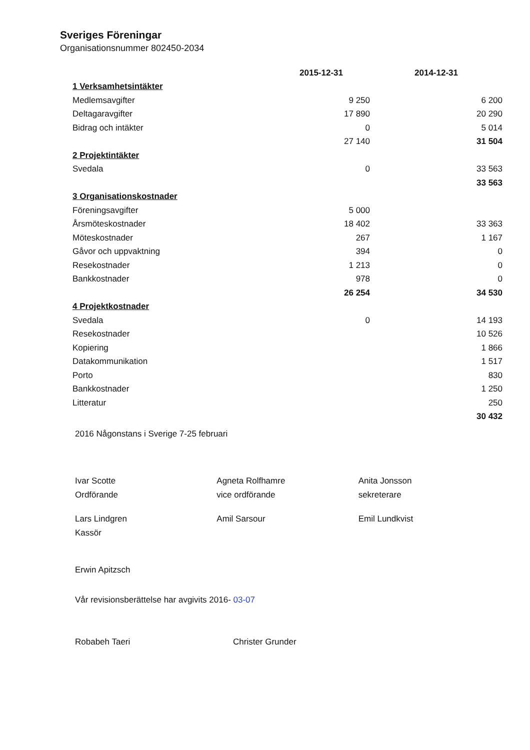Sveriges Föreningar
Organisationsnummer 802450-2034
| | 2015-12-31 | 2014-12-31 |
| 1 Verksamhetsintäkter | | |
| Medlemsavgifter | 9 250 | 6 200 |
| Deltagaravgifter | 17 890 | 20 290 |
| Bidrag och intäkter | 0 | 5 014 |
| | 27 140 | 31 504 |
| 2 Projektintäkter | | |
| Svedala | 0 | 33 563 |
| | | 33 563 |
| 3 Organisationskostnader | | |
| Föreningsavgifter | 5 000 | |
| Årsmöteskostnader | 18 402 | 33 363 |
| Möteskostnader | 267 | 1 167 |
| Gåvor och uppvaktning | 394 | 0 |
| Resekostnader | 1 213 | 0 |
| Bankkostnader | 978 | 0 |
| | 26 254 | 34 530 |
| 4 Projektkostnader | | |
| Svedala | 0 | 14 193 |
| Resekostnader | | 10 526 |
| Kopiering | | 1 866 |
| Datakommunikation | | 1 517 |
| Porto | | 830 |
| Bankkostnader | | 1 250 |
| Litteratur | | 250 |
| | | 30 432 |
2016 Någonstans i Sverige 7-25 februari
Ivar Scotte
Ordförande
Agneta Rolfhamre
vice ordförande
Anita Jonsson
sekreterare
Lars Lindgren
Kassör
Amil Sarsour Emil Lundkvist
Erwin Apitzsch
Vår revisionsberättelse har avgivits 2016- 03-07
Robabeh Taeri Christer Grunder